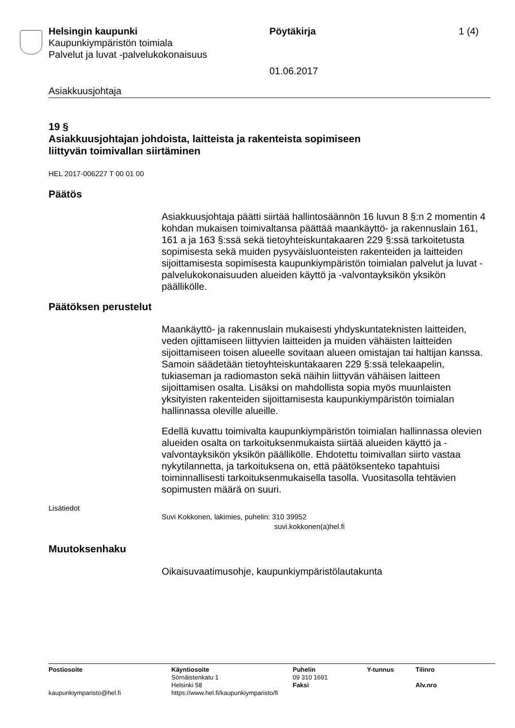Helsingin kaupunki Pöytäkirja 1 (4)
Kaupunkiympäristön toimiala
Palvelut ja luvat -palvelukokonaisuus
01.06.2017
Asiakkuusjohtaja
19 §
Asiakkuusjohtajan johdoista, laitteista ja rakenteista sopimiseen
liittyvän toimivallan siirtäminen
HEL 2017-006227 T 00 01 00
Päätös
Asiakkuusjohtaja päätti siirtää hallintosäännön 16 luvun 8 §:n 2 momentin 4 kohdan mukaisen toimivaltansa päättää maankäyttö- ja rakennuslain 161, 161 a ja 163 §:ssä sekä tietoyhteiskuntakaaren 229 §:ssä tarkoitetusta sopimisesta sekä muiden pysyväisluonteisten rakenteiden ja laitteiden sijoittamisesta sopimisesta kaupunkiympäristön toimialan palvelut ja luvat -palvelukokonaisuuden alueiden käyttö ja -valvontayksikön yksikön päällikölle.
Päätöksen perustelut
Maankäyttö- ja rakennuslain mukaisesti yhdyskuntateknisten laitteiden, veden ojittamiseen liittyvien laitteiden ja muiden vähäisten laitteiden sijoittamiseen toisen alueelle sovitaan alueen omistajan tai haltijan kanssa. Samoin säädetään tietoyhteiskuntakaaren 229 §:ssä telekaapelin, tukiaseman ja radiomaston sekä näihin liittyvän vähäisen laitteen sijoittamisen osalta. Lisäksi on mahdollista sopia myös muunlaisten yksityisten rakenteiden sijoittamisesta kaupunkiympäristön toimialan hallinnassa oleville alueille.
Edellä kuvattu toimivalta kaupunkiympäristön toimialan hallinnassa olevien alueiden osalta on tarkoituksenmukaista siirtää alueiden käyttö ja -valvontayksikön yksikön päällikölle. Ehdotettu toimivallan siirto vastaa nykytilannetta, ja tarkoituksena on, että päätöksenteko tapahtuisi toiminnallisesti tarkoituksenmukaisella tasolla. Vuositasolla tehtävien sopimusten määrä on suuri.
Lisätiedot
Suvi Kokkonen, lakimies, puhelin: 310 39952
suvi.kokkonen(a)hel.fi
Muutoksenhaku
Oikaisuvaatimusohje, kaupunkiympäristölautakunta
| Postiosoite | Käyntiosoite Sörnäistenkatu 1 Helsinki 58 | Puhelin 09 310 1691 Faksi | Y-tunnus | Tilinro Alv.nro |
| kaupunkiymparisto@hel.fi | https://www.hel.fi/kaupunkiymparisto/fi | | | |